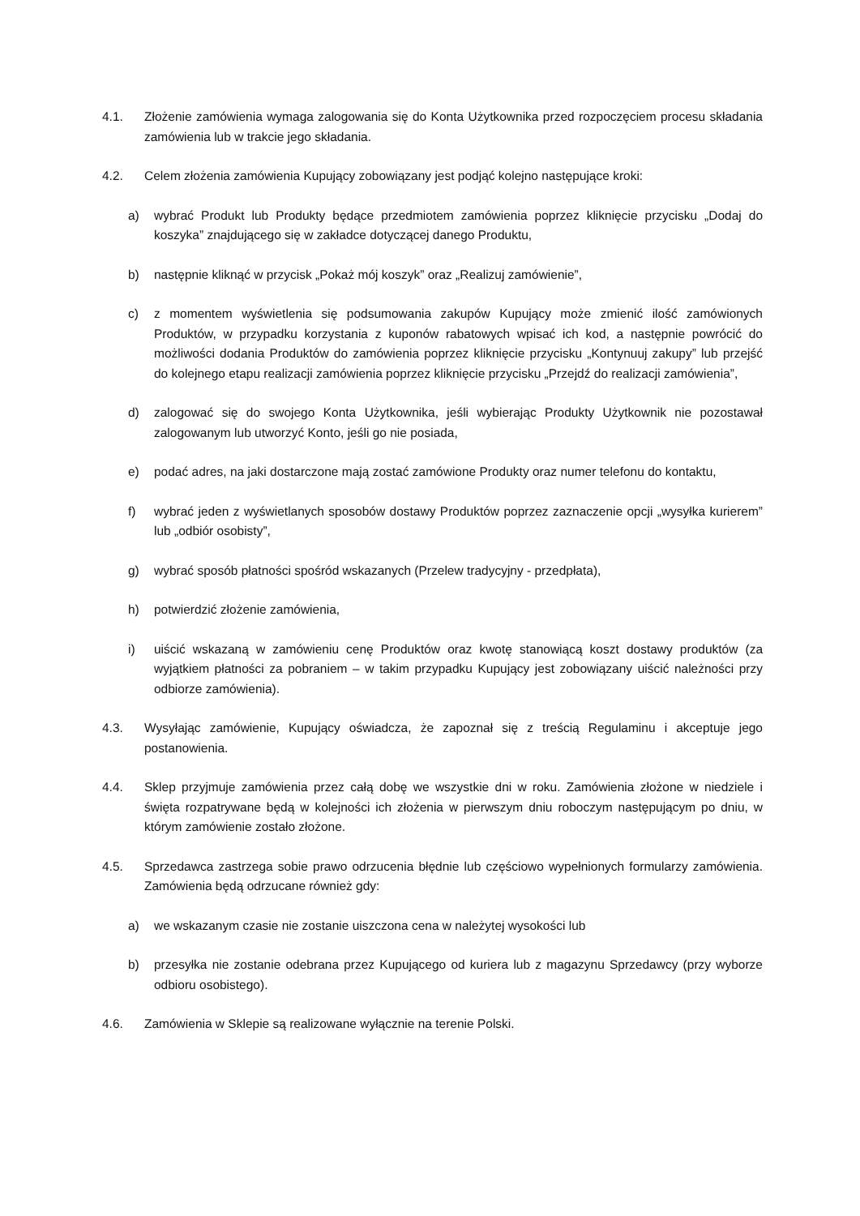4.1. Złożenie zamówienia wymaga zalogowania się do Konta Użytkownika przed rozpoczęciem procesu składania zamówienia lub w trakcie jego składania.
4.2. Celem złożenia zamówienia Kupujący zobowiązany jest podjąć kolejno następujące kroki:
a) wybrać Produkt lub Produkty będące przedmiotem zamówienia poprzez kliknięcie przycisku „Dodaj do koszyka” znajdującego się w zakładce dotyczącej danego Produktu,
b) następnie kliknąć w przycisk „Pokaż mój koszyk” oraz „Realizuj zamówienie”,
c) z momentem wyświetlenia się podsumowania zakupów Kupujący może zmienić ilość zamówionych Produktów, w przypadku korzystania z kuponów rabatowych wpisać ich kod, a następnie powrócić do możliwości dodania Produktów do zamówienia poprzez kliknięcie przycisku „Kontynuuj zakupy” lub przejść do kolejnego etapu realizacji zamówienia poprzez kliknięcie przycisku „Przejdź do realizacji zamówienia”,
d) zalogować się do swojego Konta Użytkownika, jeśli wybierając Produkty Użytkownik nie pozostawał zalogowanym lub utworzyć Konto, jeśli go nie posiada,
e) podać adres, na jaki dostarczone mają zostać zamówione Produkty oraz numer telefonu do kontaktu,
f) wybrać jeden z wyświetlanych sposobów dostawy Produktów poprzez zaznaczenie opcji „wysyłka kurierem” lub „odbiór osobisty”,
g) wybrać sposób płatności spośród wskazanych (Przelew tradycyjny - przedpłata),
h) potwierdzić złożenie zamówienia,
i) uiścić wskazaną w zamówieniu cenę Produktów oraz kwotę stanowiącą koszt dostawy produktów (za wyjątkiem płatności za pobraniem – w takim przypadku Kupujący jest zobowiązany uiścić należności przy odbiorze zamówienia).
4.3. Wysyłając zamówienie, Kupujący oświadcza, że zapoznał się z treścią Regulaminu i akceptuje jego postanowienia.
4.4. Sklep przyjmuje zamówienia przez całą dobę we wszystkie dni w roku. Zamówienia złożone w niedziele i święta rozpatrywane będą w kolejności ich złożenia w pierwszym dniu roboczym następującym po dniu, w którym zamówienie zostało złożone.
4.5. Sprzedawca zastrzega sobie prawo odrzucenia błędnie lub częściowo wypełnionych formularzy zamówienia. Zamówienia będą odrzucane również gdy:
a) we wskazanym czasie nie zostanie uiszczona cena w należytej wysokości lub
b) przesyłka nie zostanie odebrana przez Kupującego od kuriera lub z magazynu Sprzedawcy (przy wyborze odbioru osobistego).
4.6. Zamówienia w Sklepie są realizowane wyłącznie na terenie Polski.